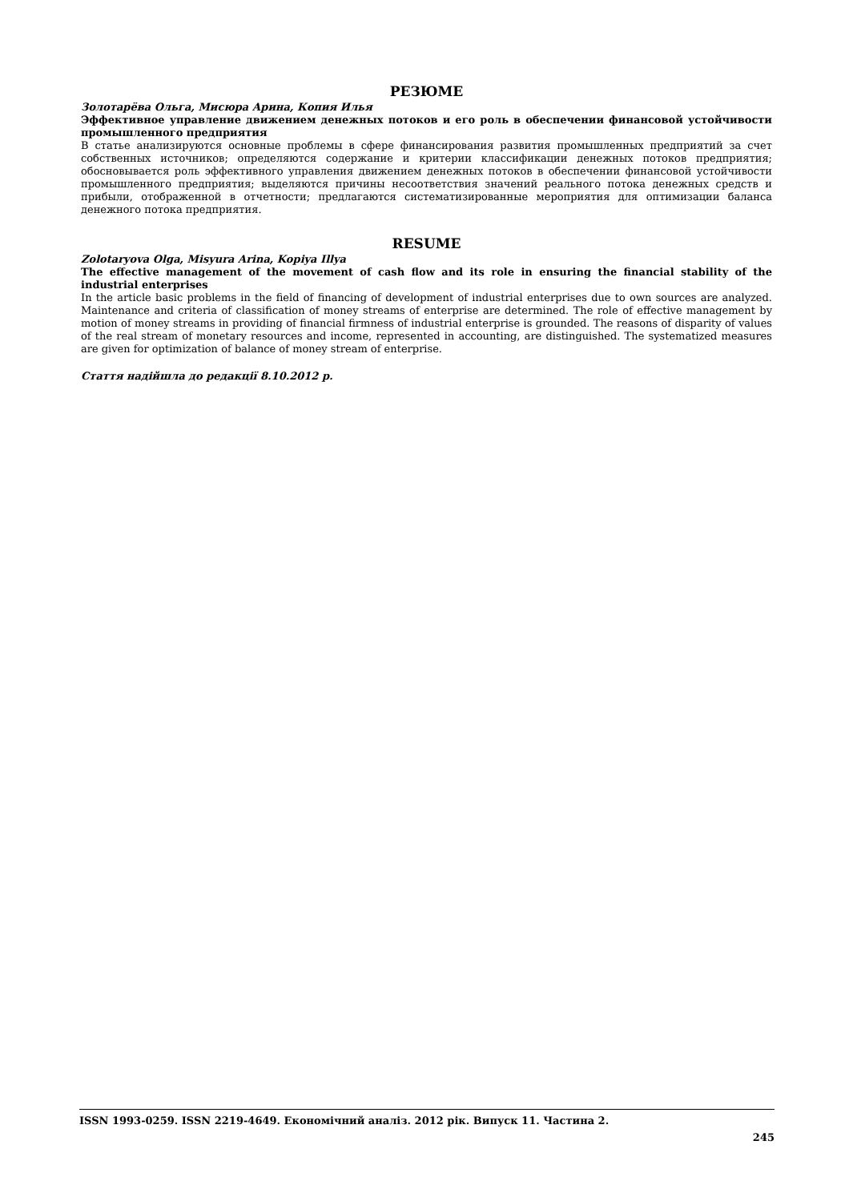РЕЗЮМЕ
Золотарёва Ольга, Мисюра Арина, Копия Илья
Эффективное управление движением денежных потоков и его роль в обеспечении финансовой устойчивости промышленного предприятия
В статье анализируются основные проблемы в сфере финансирования развития промышленных предприятий за счет собственных источников; определяются содержание и критерии классификации денежных потоков предприятия; обосновывается роль эффективного управления движением денежных потоков в обеспечении финансовой устойчивости промышленного предприятия; выделяются причины несоответствия значений реального потока денежных средств и прибыли, отображенной в отчетности; предлагаются систематизированные мероприятия для оптимизации баланса денежного потока предприятия.
RESUME
Zolotaryova Olga, Misyura Arina, Kopiya Illya
The effective management of the movement of cash flow and its role in ensuring the financial stability of the industrial enterprises
In the article basic problems in the field of financing of development of industrial enterprises due to own sources are analyzed. Maintenance and criteria of classification of money streams of enterprise are determined. The role of effective management by motion of money streams in providing of financial firmness of industrial enterprise is grounded. The reasons of disparity of values of the real stream of monetary resources and income, represented in accounting, are distinguished. The systematized measures are given for optimization of balance of money stream of enterprise.
Стаття надійшла до редакції 8.10.2012 р.
ISSN 1993-0259. ISSN 2219-4649. Економічний аналіз. 2012 рік. Випуск 11. Частина 2.
245